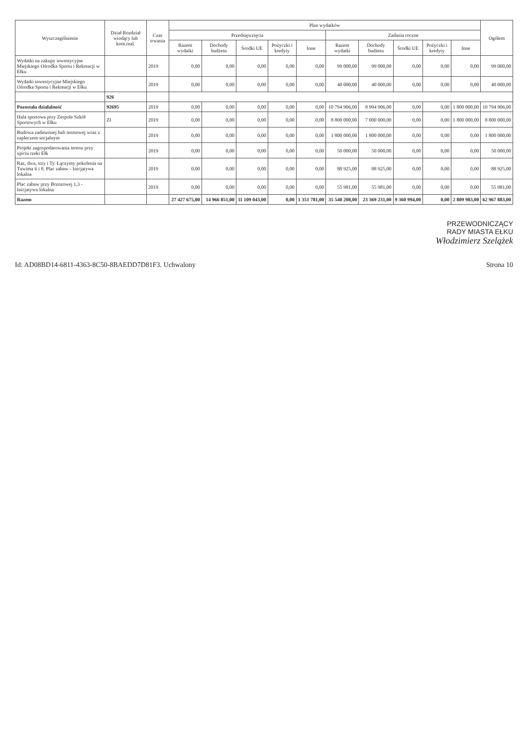| Wyszczególnienie | Dział Rozdział wiodący lub kom.real. | Czas trwania | Plan wydatków | | | | | | | | | | Ogółem |
| --- | --- | --- | --- | --- | --- | --- | --- | --- | --- | --- | --- | --- | --- |
| | | | Przedsięwzięcia | | | | | Zadania roczne | | | | | |
| | | | Razem wydatki | Dochody budżetu | Środki UE | Pożyczki i kredyty | Inne | Razem wydatki | Dochody budżetu | Środki UE | Pożyczki i kredyty | Inne | |
| Wydatki na zakupy inwestycyjne Miejskiego Ośrodka Sportu i Rekreacji w Ełku | | 2019 | 0,00 | 0,00 | 0,00 | 0,00 | 0,00 | 99 000,00 | 99 000,00 | 0,00 | 0,00 | 0,00 | 99 000,00 |
| Wydatki inwestycyjne Miejskiego Ośrodka Sportu i Rekreacji w Ełku | | 2019 | 0,00 | 0,00 | 0,00 | 0,00 | 0,00 | 40 000,00 | 40 000,00 | 0,00 | 0,00 | 0,00 | 40 000,00 |
| | 926 | | | | | | | | | | | | |
| Pozostała działalność | 92695 | 2019 | 0,00 | 0,00 | 0,00 | 0,00 | 0,00 | 10 794 906,00 | 8 994 906,00 | 0,00 | 0,00 | 1 800 000,00 | 10 794 906,00 |
| Hala sportowa przy Zespole Szkół Sportowych w Ełku | ZI | 2019 | 0,00 | 0,00 | 0,00 | 0,00 | 0,00 | 8 800 000,00 | 7 000 000,00 | 0,00 | 0,00 | 1 800 000,00 | 8 800 000,00 |
| Budowa zadaszonej hali tenisowej wraz z zapleczem socjalnym | | 2019 | 0,00 | 0,00 | 0,00 | 0,00 | 0,00 | 1 800 000,00 | 1 800 000,00 | 0,00 | 0,00 | 0,00 | 1 800 000,00 |
| Projekt zagospodarowania terenu przy ujściu rzeki Ełk | | 2019 | 0,00 | 0,00 | 0,00 | 0,00 | 0,00 | 50 000,00 | 50 000,00 | 0,00 | 0,00 | 0,00 | 50 000,00 |
| Raz, dwa, trzy i Ty. Łączymy pokolenia na Tuwima 6 i 8. Plac zabaw - Inicjatywa lokalna | | 2019 | 0,00 | 0,00 | 0,00 | 0,00 | 0,00 | 88 925,00 | 88 925,00 | 0,00 | 0,00 | 0,00 | 88 925,00 |
| Plac zabaw przy Brzozowej 1,3 - Inicjatywa lokalna | | 2019 | 0,00 | 0,00 | 0,00 | 0,00 | 0,00 | 55 981,00 | 55 981,00 | 0,00 | 0,00 | 0,00 | 55 981,00 |
| Razem | | | 27 427 675,00 | 14 966 851,00 | 11 109 043,00 | 0,00 | 1 351 781,00 | 35 540 208,00 | 23 369 231,00 | 9 360 994,00 | 0,00 | 2 809 983,00 | 62 967 883,00 |
PRZEWODNICZĄCY
RADY MIASTA EŁKU
Włodzimierz Szelążek
Id: AD08BD14-6811-4363-8C50-8BAEDD7D81F3. Uchwalony Strona 10